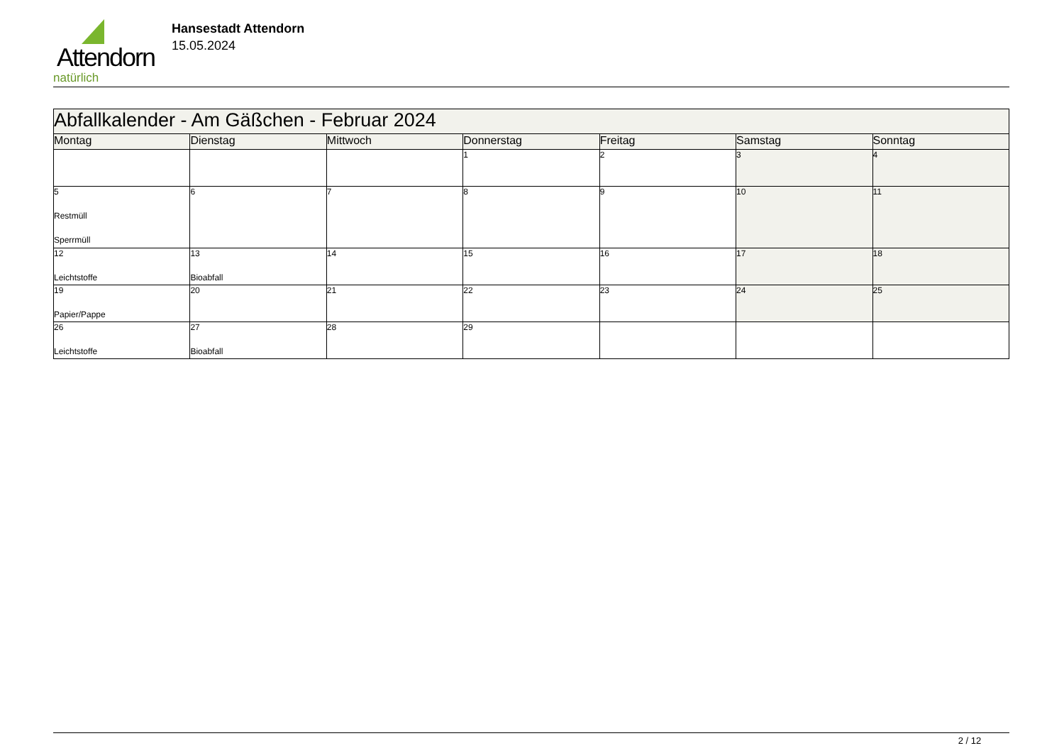Attendorn
natürlich
Hansestadt Attendorn
15.05.2024
| Abfallkalender - Am Gäßchen - Februar 2024 | | | | | | |
| Montag | Dienstag | Mittwoch | Donnerstag | Freitag | Samstag | Sonntag |
| | | | 1 | 2 | 3 | 4 |
| 5 Restmüll Sperrmüll | 6 | 7 | 8 | 9 | 10 | 11 |
| 12 Leichtstoffe | 13 Bioabfall | 14 | 15 | 16 | 17 | 18 |
| 19 Papier/Pappe | 20 | 21 | 22 | 23 | 24 | 25 |
| 26 Leichtstoffe | 27 Bioabfall | 28 | 29 | | | |
2 / 12